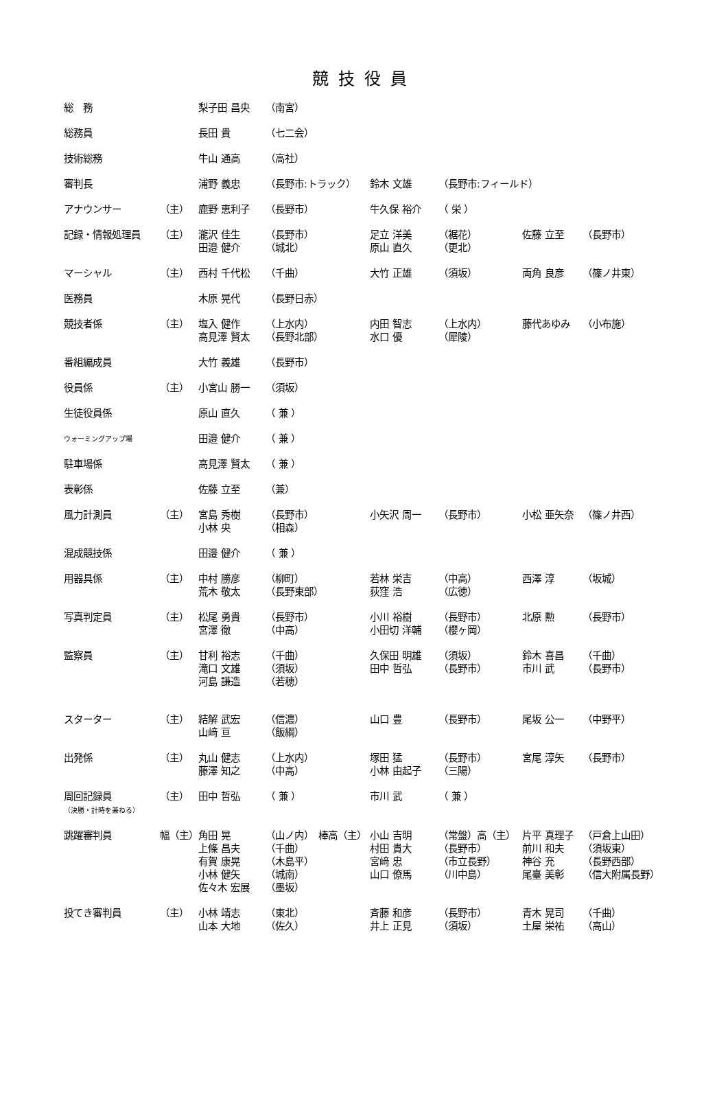競技役員
| 総 務 | | 梨子田 昌央 | （南宮） | | | | |
| 総務員 | | 長田 貴 | （七二会） | | | | |
| 技術総務 | | 牛山 通高 | （高社） | | | | |
| 審判長 | | 浦野 義忠 | （長野市:トラック） | 鈴木 文雄 | （長野市:フィールド） | | |
| アナウンサー | （主） | 鹿野 恵利子 | （長野市） | 牛久保 裕介 | （ 栄 ） | | |
| 記録・情報処理員 | （主） | 瀧沢 佳生 | （長野市） | 足立 洋美 | （裾花） | 佐藤 立至 | （長野市） |
| | | 田邉 健介 | （城北） | 原山 直久 | （更北） | | |
| マーシャル | （主） | 西村 千代松 | （千曲） | 大竹 正雄 | （須坂） | 両角 良彦 | （篠ノ井東） |
| 医務員 | | 木原 晃代 | （長野日赤） | | | | |
| 競技者係 | （主） | 塩入 健作 | （上水内） | 内田 智志 | （上水内） | 藤代あゆみ | （小布施） |
| | | 高見澤 賢太 | （長野北部） | 水口 優 | （犀陵） | | |
| 番組編成員 | | 大竹 義雄 | （長野市） | | | | |
| 役員係 | （主） | 小宮山 勝一 | （須坂） | | | | |
| 生徒役員係 | | 原山 直久 | （ 兼 ） | | | | |
| ウォーミングアップ場 | | 田邉 健介 | （ 兼 ） | | | | |
| 駐車場係 | | 高見澤 賢太 | （ 兼 ） | | | | |
| 表彰係 | | 佐藤 立至 | （兼） | | | | |
| 風力計測員 | （主） | 宮島 秀樹 | （長野市） | 小矢沢 周一 | （長野市） | 小松 亜矢奈 | （篠ノ井西） |
| | | 小林 央 | （相森） | | | | |
| 混成競技係 | | 田邉 健介 | （ 兼 ） | | | | |
| 用器具係 | （主） | 中村 勝彦 | （柳町） | 若林 栄吉 | （中高） | 西澤 淳 | （坂城） |
| | | 荒木 敬太 | （長野東部） | 荻窪 浩 | （広徳） | | |
| 写真判定員 | （主） | 松尾 勇貴 | （長野市） | 小川 裕樹 | （長野市） | 北原 勲 | （長野市） |
| | | 宮澤 徹 | （中高） | 小田切 洋輔 | （櫻ヶ岡） | | |
| 監察員 | （主） | 甘利 裕志 | （千曲） | 久保田 明雄 | （須坂） | 鈴木 喜昌 | （千曲） |
| | | 滝口 文雄 | （須坂） | 田中 哲弘 | （長野市） | 市川 武 | （長野市） |
| | | 河島 謙造 | （若穂） | | | | |
| スターター | （主） | 結解 武宏 | （信濃） | 山口 豊 | （長野市） | 尾坂 公一 | （中野平） |
| | | 山﨑 亘 | （飯綱） | | | | |
| 出発係 | （主） | 丸山 健志 | （上水内） | 塚田 猛 | （長野市） | 宮尾 淳矢 | （長野市） |
| | | 藤澤 知之 | （中高） | 小林 由起子 | （三陽） | | |
| 周回記録員 （決勝・計時を兼ねる） | （主） | 田中 哲弘 | （ 兼 ） | 市川 武 | （ 兼 ） | | |
| 跳躍審判員 | 幅（主） | 角田 晃 | （山ノ内） 棒高（主） | 小山 吉明 | （常盤）高（主） | 片平 真理子 | （戸倉上山田） |
| | | 上條 昌夫 | （千曲） | 村田 貴大 | （長野市） | 前川 和夫 | （須坂東） |
| | | 有賀 康晃 | （木島平） | 宮﨑 忠 | （市立長野） | 神谷 充 | （長野西部） |
| | | 小林 健矢 | （城南） | 山口 僚馬 | （川中島） | 尾臺 美彰 | （信大附属長野） |
| | | 佐々木 宏展 | （墨坂） | | | | |
| 投てき審判員 | （主） | 小林 靖志 | （東北） | 斉藤 和彦 | （長野市） | 青木 晃司 | （千曲） |
| | | 山本 大地 | （佐久） | 井上 正見 | （須坂） | 土屋 栄祐 | （高山） |